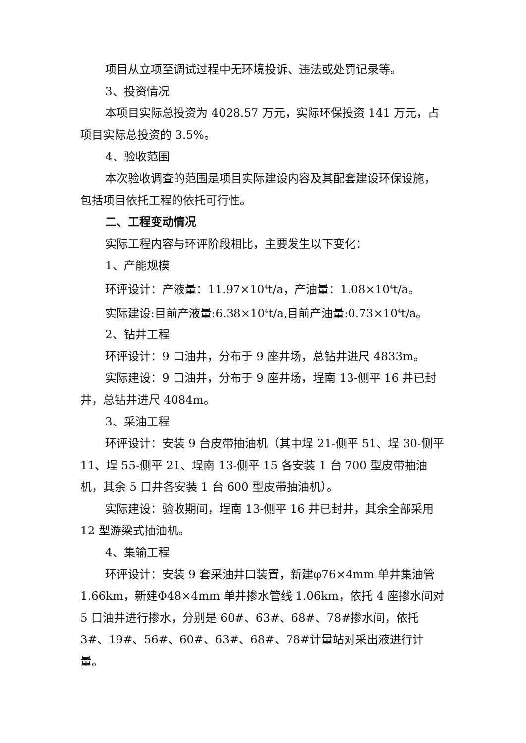项目从立项至调试过程中无环境投诉、违法或处罚记录等。
3、投资情况
本项目实际总投资为 4028.57 万元，实际环保投资 141 万元，占项目实际总投资的 3.5%。
4、验收范围
本次验收调查的范围是项目实际建设内容及其配套建设环保设施，包括项目依托工程的依托可行性。
二、工程变动情况
实际工程内容与环评阶段相比，主要发生以下变化：
1、产能规模
环评设计：产液量：11.97×10<sup>4</sup>t/a，产油量：1.08×10<sup>4</sup>t/a。
实际建设:目前产液量:6.38×10<sup>4</sup>t/a,目前产油量:0.73×10<sup>4</sup>t/a。
2、钻井工程
环评设计：9 口油井，分布于 9 座井场，总钻井进尺 4833m。
实际建设：9 口油井，分布于 9 座井场，埕南 13-侧平 16 井已封井，总钻井进尺 4084m。
3、采油工程
环评设计：安装 9 台皮带抽油机（其中埕 21-侧平 51、埕 30-侧平 11、埕 55-侧平 21、埕南 13-侧平 15 各安装 1 台 700 型皮带抽油机，其余 5 口井各安装 1 台 600 型皮带抽油机）。
实际建设：验收期间，埕南 13-侧平 16 井已封井，其余全部采用 12 型游梁式抽油机。
4、集输工程
环评设计：安装 9 套采油井口装置，新建φ76×4mm 单井集油管 1.66km，新建Φ48×4mm 单井掺水管线 1.06km，依托 4 座掺水间对 5 口油井进行掺水，分别是 60#、63#、68#、78#掺水间，依托 3#、19#、56#、60#、63#、68#、78#计量站对采出液进行计量。